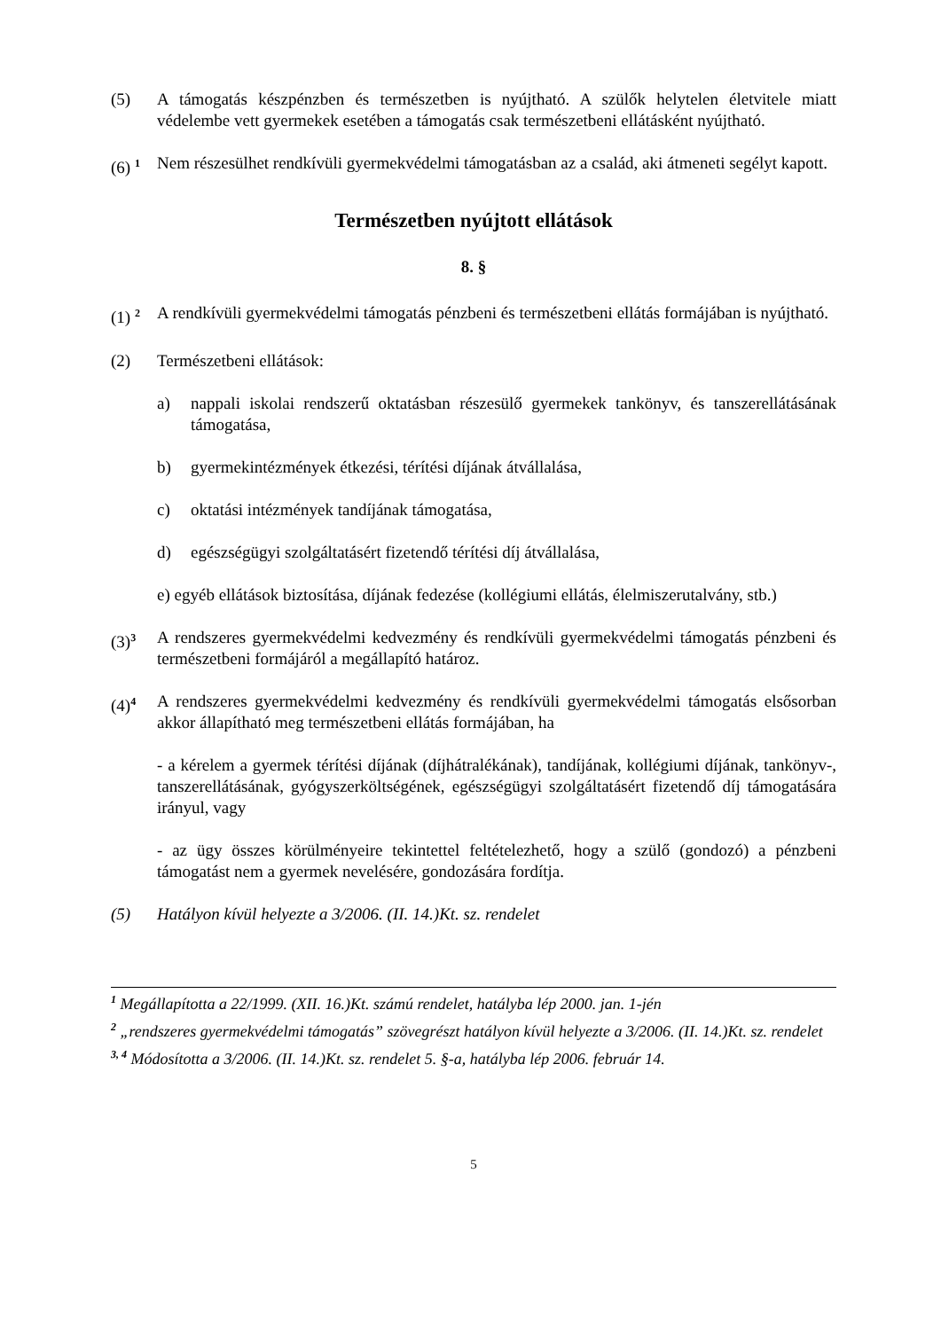(5) A támogatás készpénzben és természetben is nyújtható. A szülők helytelen életvitele miatt védelembe vett gyermekek esetében a támogatás csak természetbeni ellátásként nyújtható.
(6) <sup>1</sup>
Nem részesülhet rendkívüli gyermekvédelmi támogatásban az a család, aki átmeneti segélyt kapott.
Természetben nyújtott ellátások
8. §
(1) <sup>2</sup>
A rendkívüli gyermekvédelmi támogatás pénzbeni és természetbeni ellátás formájában is nyújtható.
(2) Természetbeni ellátások:
a) nappali iskolai rendszerű oktatásban részesülő gyermekek tankönyv, és tanszerellátásának támogatása,
b) gyermekintézmények étkezési, térítési díjának átvállalása,
c) oktatási intézmények tandíjának támogatása,
d) egészségügyi szolgáltatásért fizetendő térítési díj átvállalása,
e) egyéb ellátások biztosítása, díjának fedezése (kollégiumi ellátás, élelmiszerutalvány, stb.)
(3)<sup>3</sup>
A rendszeres gyermekvédelmi kedvezmény és rendkívüli gyermekvédelmi támogatás pénzbeni és természetbeni formájáról a megállapító határoz.
(4)<sup>4</sup>
A rendszeres gyermekvédelmi kedvezmény és rendkívüli gyermekvédelmi támogatás elsősorban akkor állapítható meg természetbeni ellátás formájában, ha
- a kérelem a gyermek térítési díjának (díjhátralékának), tandíjának, kollégiumi díjának, tankönyv-, tanszerellátásának, gyógyszerköltségének, egészségügyi szolgáltatásért fizetendő díj támogatására irányul, vagy
- az ügy összes körülményeire tekintettel feltételezhető, hogy a szülő (gondozó) a pénzbeni támogatást nem a gyermek nevelésére, gondozására fordítja.
(5) Hatályon kívül helyezte a 3/2006. (II. 14.)Kt. sz. rendelet
<sup>1</sup> Megállapította a 22/1999. (XII. 16.)Kt. számú rendelet, hatályba lép 2000. jan. 1-jén
<sup>2</sup> „rendszeres gyermekvédelmi támogatás” szövegrészt hatályon kívül helyezte a 3/2006. (II. 14.)Kt. sz. rendelet
<sup>3, 4</sup> Módosította a 3/2006. (II. 14.)Kt. sz. rendelet 5. §-a, hatályba lép 2006. február 14.
5